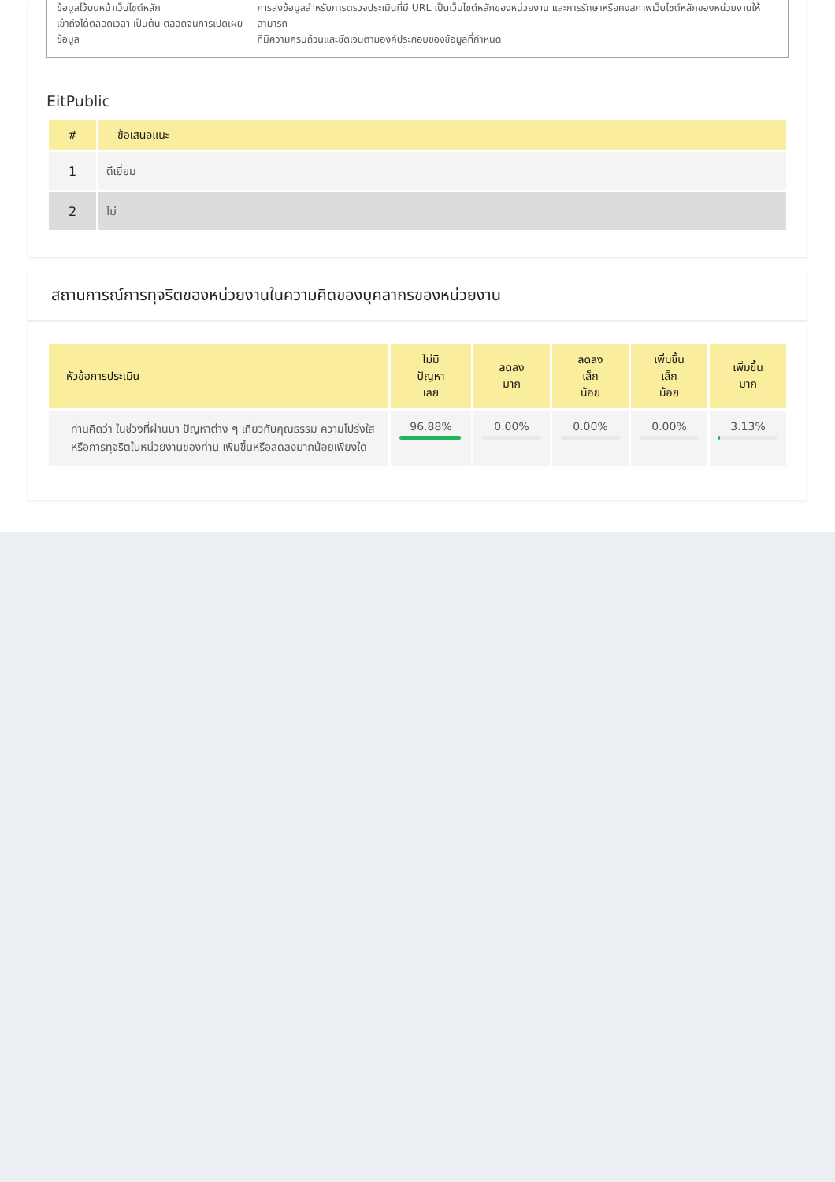ข้อมูลไว้บนหน้าเว็บไซต์หลัก
เข้าถึงได้ตลอดเวลา เป็นต้น ตลอดจนการเปิดเผยข้อมูล
การส่งข้อมูลสำหรับการตรวจประเมินที่มี URL เป็นเว็บไซต์หลักของหน่วยงาน และการรักษาหรือคงสภาพเว็บไซต์หลักของหน่วยงานให้สามารถ
ที่มีความครบถ้วนและชัดเจนตามองค์ประกอบของข้อมูลที่กำหนด
EitPublic
| # | ข้อเสนอแนะ |
| --- | --- |
| 1 | ดีเยี่ยม |
| 2 | ไม่ |
สถานการณ์การทุจริตของหน่วยงานในความคิดของบุคลากรของหน่วยงาน
| หัวข้อการประเมิน | ไม่มี ปัญหา เลย | ลดลง มาก | ลดลง เล็ก น้อย | เพิ่มขึ้น เล็ก น้อย | เพิ่มขึ้น มาก |
| --- | --- | --- | --- | --- | --- |
| ท่านคิดว่า ในช่วงที่ผ่านมา ปัญหาต่าง ๆ เกี่ยวกับคุณธรรม ความโปร่งใส หรือการทุจริตในหน่วยงานของท่าน เพิ่มขึ้นหรือลดลงมากน้อยเพียงใด | 96.88% | 0.00% | 0.00% | 0.00% | 3.13% |